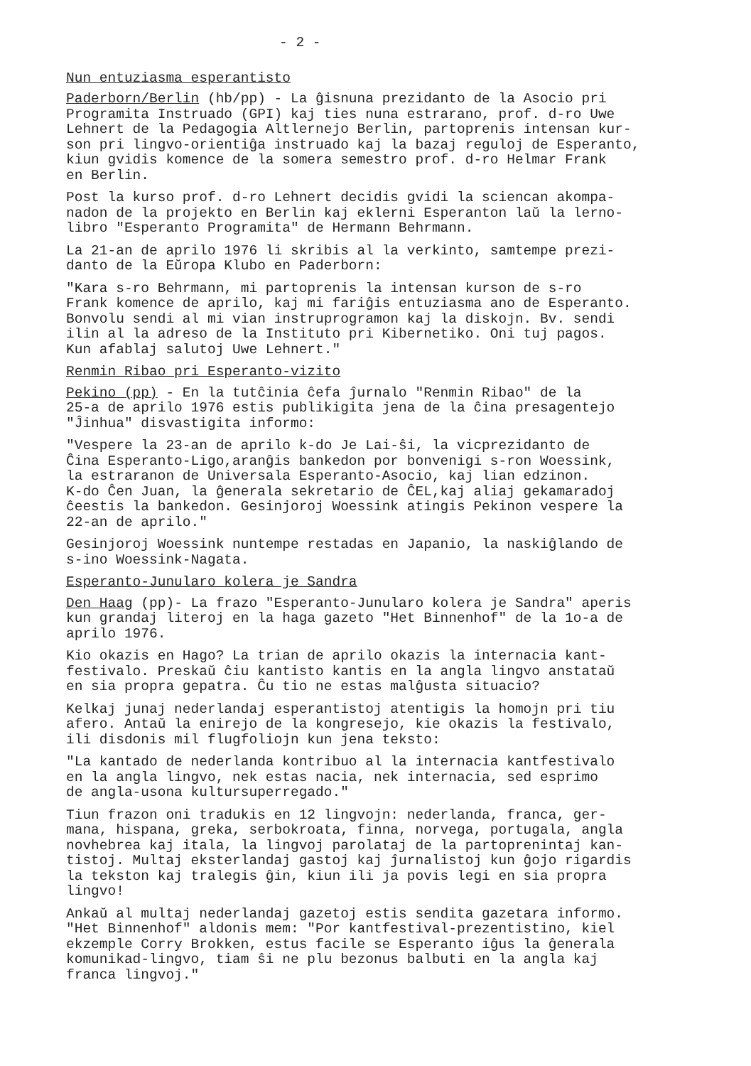- 2 -
Nun entuziasma esperantisto
Paderborn/Berlin (hb/pp) - La ĝisnuna prezidanto de la Asocio pri Programita Instruado (GPI) kaj ties nuna estrarano, prof. d-ro Uwe Lehnert de la Pedagogia Altlernejo Berlin, partoprenis intensan kur- son pri lingvo-orientiĝa instruado kaj la bazaj reguloj de Esperanto, kiun gvidis komence de la somera semestro prof. d-ro Helmar Frank en Berlin.
Post la kurso prof. d-ro Lehnert decidis gvidi la sciencan akompa- nadon de la projekto en Berlin kaj eklerni Esperanton laŭ la lerno- libro "Esperanto Programita" de Hermann Behrmann.
La 21-an de aprilo 1976 li skribis al la verkinto, samtempe prezi- danto de la Eŭropa Klubo en Paderborn:
"Kara s-ro Behrmann, mi partoprenis la intensan kurson de s-ro Frank komence de aprilo, kaj mi fariĝis entuziasma ano de Esperanto. Bonvolu sendi al mi vian instruprogramon kaj la diskojn. Bv. sendi ilin al la adreso de la Instituto pri Kibernetiko. Oni tuj pagos. Kun afablaj salutoj Uwe Lehnert."
Renmin Ribao pri Esperanto-vizito
Pekino (pp) - En la tutĉinia ĉefa ĵurnalo "Renmin Ribao" de la 25-a de aprilo 1976 estis publikigita jena de la ĉina presagentejo "Ĵinhua" disvastigita informo:
"Vespere la 23-an de aprilo k-do Je Lai-ŝi, la vicprezidanto de Ĉina Esperanto-Ligo,aranĝis bankedon por bonvenigi s-ron Woessink, la estraranon de Universala Esperanto-Asocio, kaj lian edzinon. K-do Ĉen Juan, la ĝenerala sekretario de ĈEL,kaj aliaj gekamaradoj ĉeestis la bankedon. Gesinjoroj Woessink atingis Pekinon vespere la 22-an de aprilo."
Gesinjoroj Woessink nuntempe restadas en Japanio, la naskiĝlando de s-ino Woessink-Nagata.
Esperanto-Junularo kolera je Sandra
Den Haag (pp)- La frazo "Esperanto-Junularo kolera je Sandra" aperis kun grandaj literoj en la haga gazeto "Het Binnenhof" de la 1o-a de aprilo 1976.
Kio okazis en Hago? La trian de aprilo okazis la internacia kant- festivalo. Preskaŭ ĉiu kantisto kantis en la angla lingvo anstataŭ en sia propra gepatra. Ĉu tio ne estas malĝusta situacio?
Kelkaj junaj nederlandaj esperantistoj atentigis la homojn pri tiu afero. Antaŭ la enirejo de la kongresejo, kie okazis la festivalo, ili disdonis mil flugfoliojn kun jena teksto:
"La kantado de nederlanda kontribuo al la internacia kantfestivalo en la angla lingvo, nek estas nacia, nek internacia, sed esprimo de angla-usona kultursuperregado."
Tiun frazon oni tradukis en 12 lingvojn: nederlanda, franca, ger- mana, hispana, greka, serbokroata, finna, norvega, portugala, angla novhebrea kaj itala, la lingvoj parolataj de la partoprenintaj kan- tistoj. Multaj eksterlandaj gastoj kaj ĵurnalistoj kun ĝojo rigardis la tekston kaj tralegis ĝin, kiun ili ja povis legi en sia propra lingvo!
Ankaŭ al multaj nederlandaj gazetoj estis sendita gazetara informo. "Het Binnenhof" aldonis mem: "Por kantfestival-prezentistino, kiel ekzemple Corry Brokken, estus facile se Esperanto iĝus la ĝenerala komunikad-lingvo, tiam ŝi ne plu bezonus balbuti en la angla kaj franca lingvoj."